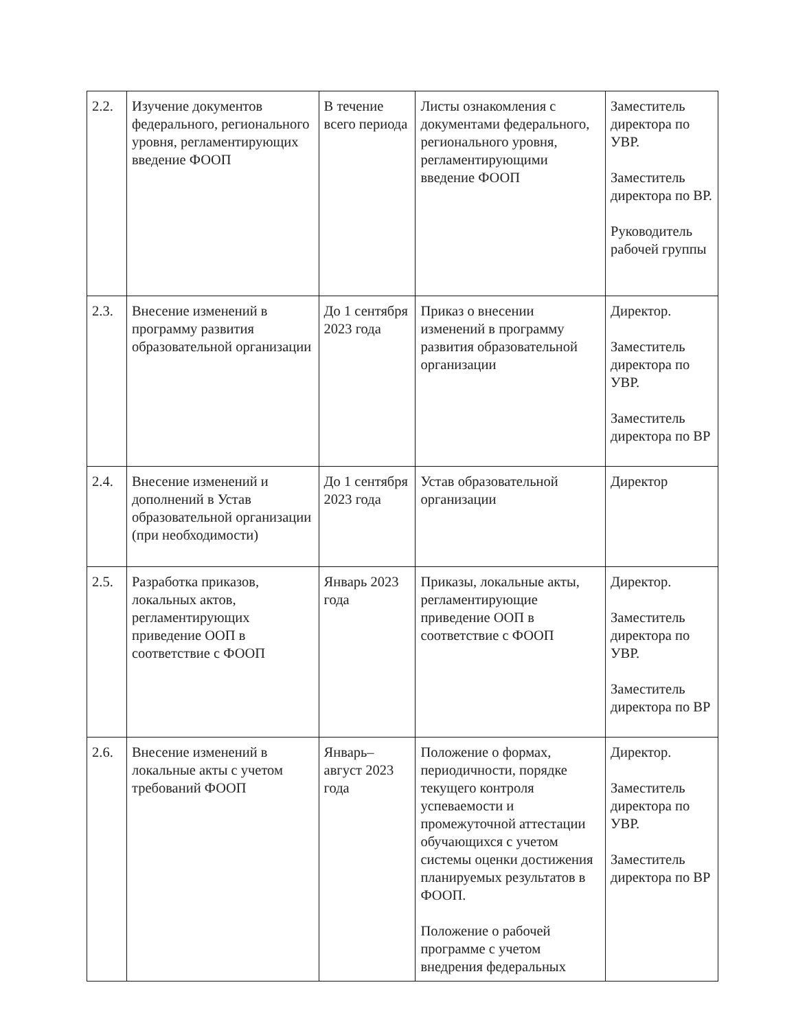| 2.2. | Изучение документов федерального, регионального уровня, регламентирующих введение ФООП | В течение всего периода | Листы ознакомления с документами федерального, регионального уровня, регламентирующими введение ФООП | Заместитель директора по УВР. Заместитель директора по ВР. Руководитель рабочей группы |
| 2.3. | Внесение изменений в программу развития образовательной организации | До 1 сентября 2023 года | Приказ о внесении изменений в программу развития образовательной организации | Директор. Заместитель директора по УВР. Заместитель директора по ВР |
| 2.4. | Внесение изменений и дополнений в Устав образовательной организации (при необходимости) | До 1 сентября 2023 года | Устав образовательной организации | Директор |
| 2.5. | Разработка приказов, локальных актов, регламентирующих приведение ООП в соответствие с ФООП | Январь 2023 года | Приказы, локальные акты, регламентирующие приведение ООП в соответствие с ФООП | Директор. Заместитель директора по УВР. Заместитель директора по ВР |
| 2.6. | Внесение изменений в локальные акты с учетом требований ФООП | Январь–август 2023 года | Положение о формах, периодичности, порядке текущего контроля успеваемости и промежуточной аттестации обучающихся с учетом системы оценки достижения планируемых результатов в ФООП. Положение о рабочей программе с учетом внедрения федеральных | Директор. Заместитель директора по УВР. Заместитель директора по ВР |